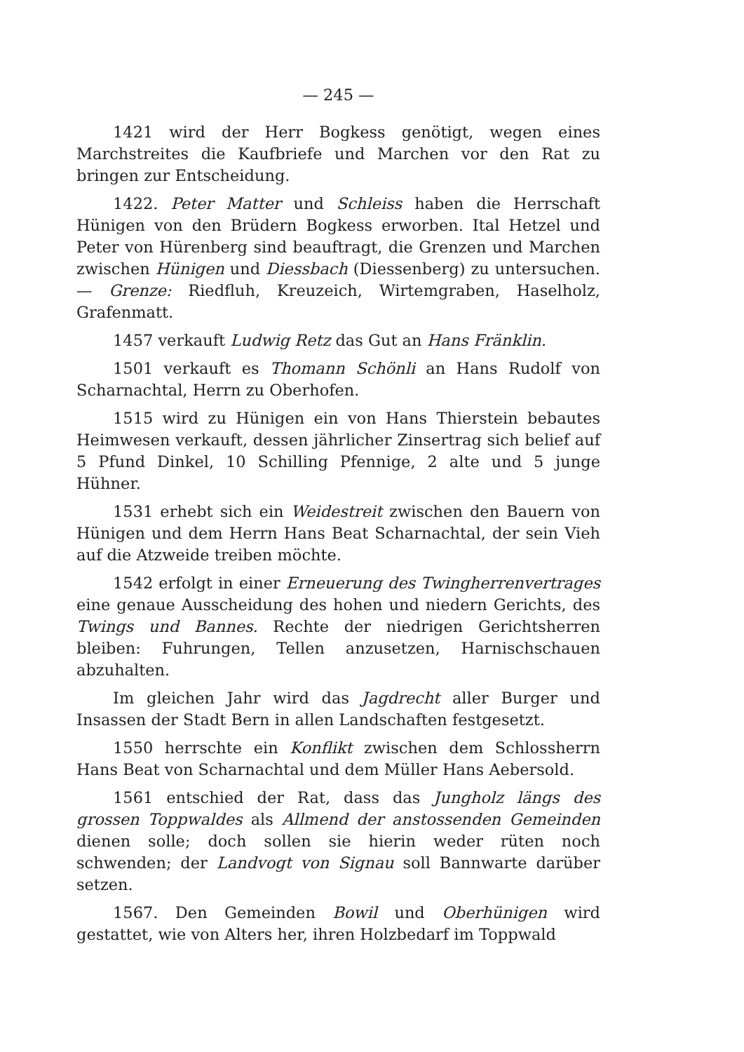— 245 —
1421 wird der Herr Bogkess genötigt, wegen eines Marchstreites die Kaufbriefe und Marchen vor den Rat zu bringen zur Entscheidung.
1422. Peter Matter und Schleiss haben die Herrschaft Hünigen von den Brüdern Bogkess erworben. Ital Hetzel und Peter von Hürenberg sind beauftragt, die Grenzen und Marchen zwischen Hünigen und Diessbach (Diessenberg) zu untersuchen. — Grenze: Riedfluh, Kreuzeich, Wirtemgraben, Haselholz, Grafenmatt.
1457 verkauft Ludwig Retz das Gut an Hans Fränklin.
1501 verkauft es Thomann Schönli an Hans Rudolf von Scharnachtal, Herrn zu Oberhofen.
1515 wird zu Hünigen ein von Hans Thierstein bebautes Heimwesen verkauft, dessen jährlicher Zinsertrag sich belief auf 5 Pfund Dinkel, 10 Schilling Pfennige, 2 alte und 5 junge Hühner.
1531 erhebt sich ein Weidestreit zwischen den Bauern von Hünigen und dem Herrn Hans Beat Scharnachtal, der sein Vieh auf die Atzweide treiben möchte.
1542 erfolgt in einer Erneuerung des Twingherrenvertrages eine genaue Ausscheidung des hohen und niedern Gerichts, des Twings und Bannes. Rechte der niedrigen Gerichtsherren bleiben: Fuhrungen, Tellen anzusetzen, Harnischschauen abzuhalten.
Im gleichen Jahr wird das Jagdrecht aller Burger und Insassen der Stadt Bern in allen Landschaften festgesetzt.
1550 herrschte ein Konflikt zwischen dem Schlossherrn Hans Beat von Scharnachtal und dem Müller Hans Aebersold.
1561 entschied der Rat, dass das Jungholz längs des grossen Toppwaldes als Allmend der anstossenden Gemeinden dienen solle; doch sollen sie hierin weder rüten noch schwenden; der Landvogt von Signau soll Bannwarte darüber setzen.
1567. Den Gemeinden Bowil und Oberhünigen wird gestattet, wie von Alters her, ihren Holzbedarf im Toppwald